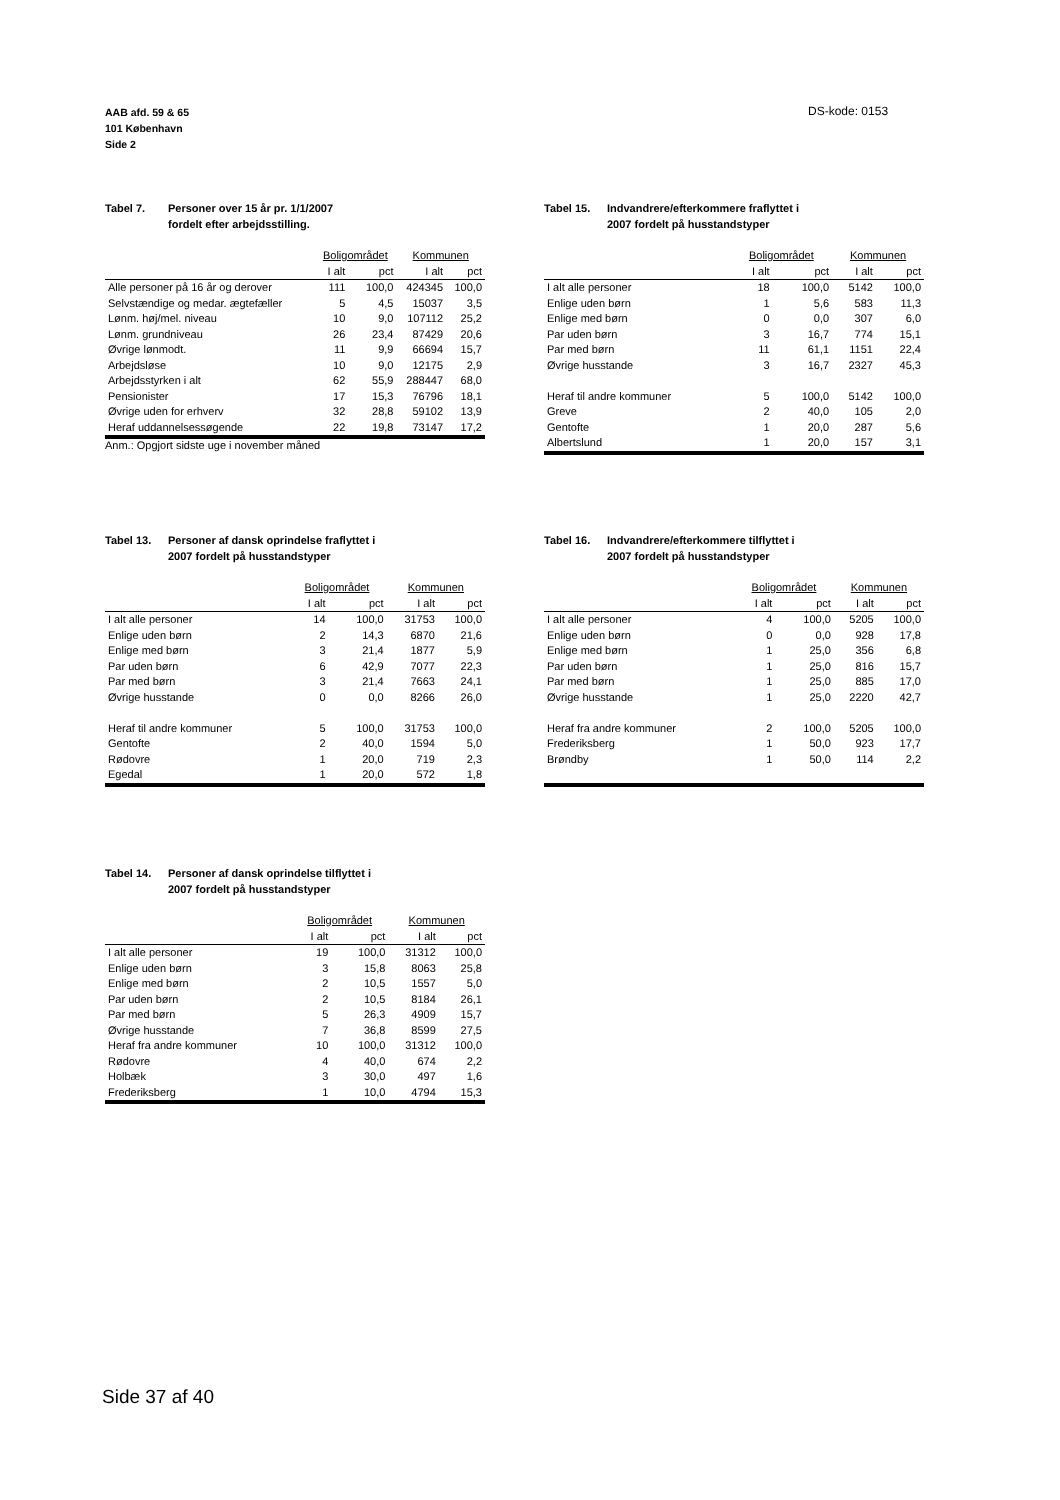AAB afd. 59 & 65
101 København
Side 2
DS-kode: 0153
Tabel 7. Personer over 15 år pr. 1/1/2007
fordelt efter arbejdsstilling.
| | Boligområdet | | Kommunen | |
| --- | --- | --- | --- | --- |
| | I alt | pct | I alt | pct |
| Alle personer på 16 år og derover | 111 | 100,0 | 424345 | 100,0 |
| Selvstændige og medar. ægtefæller | 5 | 4,5 | 15037 | 3,5 |
| Lønm. høj/mel. niveau | 10 | 9,0 | 107112 | 25,2 |
| Lønm. grundniveau | 26 | 23,4 | 87429 | 20,6 |
| Øvrige lønmodt. | 11 | 9,9 | 66694 | 15,7 |
| Arbejdsløse | 10 | 9,0 | 12175 | 2,9 |
| Arbejdsstyrken i alt | 62 | 55,9 | 288447 | 68,0 |
| Pensionister | 17 | 15,3 | 76796 | 18,1 |
| Øvrige uden for erhverv | 32 | 28,8 | 59102 | 13,9 |
| Heraf uddannelsessøgende | 22 | 19,8 | 73147 | 17,2 |
Anm.: Opgjort sidste uge i november måned
Tabel 15. Indvandrere/efterkommere fraflyttet i
2007 fordelt på husstandstyper
| | Boligområdet | | Kommunen | |
| --- | --- | --- | --- | --- |
| | I alt | pct | I alt | pct |
| I alt alle personer | 18 | 100,0 | 5142 | 100,0 |
| Enlige uden børn | 1 | 5,6 | 583 | 11,3 |
| Enlige med børn | 0 | 0,0 | 307 | 6,0 |
| Par uden børn | 3 | 16,7 | 774 | 15,1 |
| Par med børn | 11 | 61,1 | 1151 | 22,4 |
| Øvrige husstande | 3 | 16,7 | 2327 | 45,3 |
| Heraf til andre kommuner | 5 | 100,0 | 5142 | 100,0 |
| Greve | 2 | 40,0 | 105 | 2,0 |
| Gentofte | 1 | 20,0 | 287 | 5,6 |
| Albertslund | 1 | 20,0 | 157 | 3,1 |
Tabel 13. Personer af dansk oprindelse fraflyttet i
2007 fordelt på husstandstyper
| | Boligområdet | | Kommunen | |
| --- | --- | --- | --- | --- |
| | I alt | pct | I alt | pct |
| I alt alle personer | 14 | 100,0 | 31753 | 100,0 |
| Enlige uden børn | 2 | 14,3 | 6870 | 21,6 |
| Enlige med børn | 3 | 21,4 | 1877 | 5,9 |
| Par uden børn | 6 | 42,9 | 7077 | 22,3 |
| Par med børn | 3 | 21,4 | 7663 | 24,1 |
| Øvrige husstande | 0 | 0,0 | 8266 | 26,0 |
| Heraf til andre kommuner | 5 | 100,0 | 31753 | 100,0 |
| Gentofte | 2 | 40,0 | 1594 | 5,0 |
| Rødovre | 1 | 20,0 | 719 | 2,3 |
| Egedal | 1 | 20,0 | 572 | 1,8 |
Tabel 16. Indvandrere/efterkommere tilflyttet i
2007 fordelt på husstandstyper
| | Boligområdet | | Kommunen | |
| --- | --- | --- | --- | --- |
| | I alt | pct | I alt | pct |
| I alt alle personer | 4 | 100,0 | 5205 | 100,0 |
| Enlige uden børn | 0 | 0,0 | 928 | 17,8 |
| Enlige med børn | 1 | 25,0 | 356 | 6,8 |
| Par uden børn | 1 | 25,0 | 816 | 15,7 |
| Par med børn | 1 | 25,0 | 885 | 17,0 |
| Øvrige husstande | 1 | 25,0 | 2220 | 42,7 |
| Heraf fra andre kommuner | 2 | 100,0 | 5205 | 100,0 |
| Frederiksberg | 1 | 50,0 | 923 | 17,7 |
| Brøndby | 1 | 50,0 | 114 | 2,2 |
Tabel 14. Personer af dansk oprindelse tilflyttet i
2007 fordelt på husstandstyper
| | Boligområdet | | Kommunen | |
| --- | --- | --- | --- | --- |
| | I alt | pct | I alt | pct |
| I alt alle personer | 19 | 100,0 | 31312 | 100,0 |
| Enlige uden børn | 3 | 15,8 | 8063 | 25,8 |
| Enlige med børn | 2 | 10,5 | 1557 | 5,0 |
| Par uden børn | 2 | 10,5 | 8184 | 26,1 |
| Par med børn | 5 | 26,3 | 4909 | 15,7 |
| Øvrige husstande | 7 | 36,8 | 8599 | 27,5 |
| Heraf fra andre kommuner | 10 | 100,0 | 31312 | 100,0 |
| Rødovre | 4 | 40,0 | 674 | 2,2 |
| Holbæk | 3 | 30,0 | 497 | 1,6 |
| Frederiksberg | 1 | 10,0 | 4794 | 15,3 |
Side 37 af 40